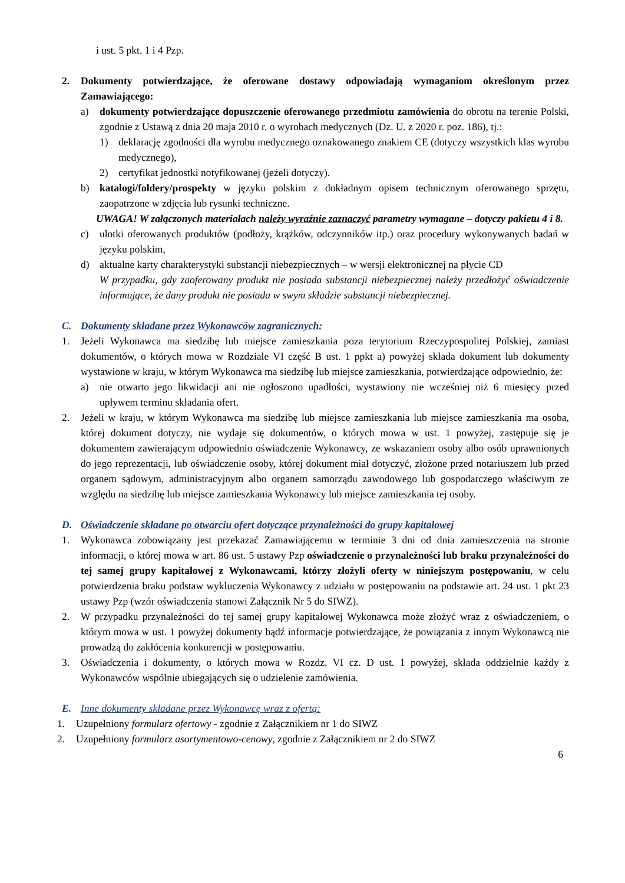i ust. 5 pkt. 1 i 4 Pzp.
2. Dokumenty potwierdzające, że oferowane dostawy odpowiadają wymaganiom określonym przez Zamawiającego:
a) dokumenty potwierdzające dopuszczenie oferowanego przedmiotu zamówienia do obrotu na terenie Polski, zgodnie z Ustawą z dnia 20 maja 2010 r. o wyrobach medycznych (Dz. U. z 2020 r. poz. 186), tj.:
1) deklarację zgodności dla wyrobu medycznego oznakowanego znakiem CE (dotyczy wszystkich klas wyrobu medycznego),
2) certyfikat jednostki notyfikowanej (jeżeli dotyczy).
b) katalogi/foldery/prospekty w języku polskim z dokładnym opisem technicznym oferowanego sprzętu, zaopatrzone w zdjęcia lub rysunki techniczne.
UWAGA! W załączonych materiałach należy wyraźnie zaznaczyć parametry wymagane – dotyczy pakietu 4 i 8.
c) ulotki oferowanych produktów (podłoży, krążków, odczynników itp.) oraz procedury wykonywanych badań w języku polskim,
d) aktualne karty charakterystyki substancji niebezpiecznych – w wersji elektronicznej na płycie CD
W przypadku, gdy zaoferowany produkt nie posiada substancji niebezpiecznej należy przedłożyć oświadczenie informujące, że dany produkt nie posiada w swym składzie substancji niebezpiecznej.
C. Dokumenty składane przez Wykonawców zagranicznych:
1. Jeżeli Wykonawca ma siedzibę lub miejsce zamieszkania poza terytorium Rzeczypospolitej Polskiej, zamiast dokumentów, o których mowa w Rozdziale VI część B ust. 1 ppkt a) powyżej składa dokument lub dokumenty wystawione w kraju, w którym Wykonawca ma siedzibę lub miejsce zamieszkania, potwierdzające odpowiednio, że:
a) nie otwarto jego likwidacji ani nie ogłoszono upadłości, wystawiony nie wcześniej niż 6 miesięcy przed upływem terminu składania ofert.
2. Jeżeli w kraju, w którym Wykonawca ma siedzibę lub miejsce zamieszkania lub miejsce zamieszkania ma osoba, której dokument dotyczy, nie wydaje się dokumentów, o których mowa w ust. 1 powyżej, zastępuje się je dokumentem zawierającym odpowiednio oświadczenie Wykonawcy, ze wskazaniem osoby albo osób uprawnionych do jego reprezentacji, lub oświadczenie osoby, której dokument miał dotyczyć, złożone przed notariuszem lub przed organem sądowym, administracyjnym albo organem samorządu zawodowego lub gospodarczego właściwym ze względu na siedzibę lub miejsce zamieszkania Wykonawcy lub miejsce zamieszkania tej osoby.
D. Oświadczenie składane po otwarciu ofert dotyczące przynależności do grupy kapitałowej
1. Wykonawca zobowiązany jest przekazać Zamawiającemu w terminie 3 dni od dnia zamieszczenia na stronie informacji, o której mowa w art. 86 ust. 5 ustawy Pzp oświadczenie o przynależności lub braku przynależności do tej samej grupy kapitałowej z Wykonawcami, którzy złożyli oferty w niniejszym postępowaniu, w celu potwierdzenia braku podstaw wykluczenia Wykonawcy z udziału w postępowaniu na podstawie art. 24 ust. 1 pkt 23 ustawy Pzp (wzór oświadczenia stanowi Załącznik Nr 5 do SIWZ).
2. W przypadku przynależności do tej samej grupy kapitałowej Wykonawca może złożyć wraz z oświadczeniem, o którym mowa w ust. 1 powyżej dokumenty bądź informacje potwierdzające, że powiązania z innym Wykonawcą nie prowadzą do zakłócenia konkurencji w postępowaniu.
3. Oświadczenia i dokumenty, o których mowa w Rozdz. VI cz. D ust. 1 powyżej, składa oddzielnie każdy z Wykonawców wspólnie ubiegających się o udzielenie zamówienia.
E. Inne dokumenty składane przez Wykonawcę wraz z ofertą:
1. Uzupełniony formularz ofertowy - zgodnie z Załącznikiem nr 1 do SIWZ
2. Uzupełniony formularz asortymentowo-cenowy, zgodnie z Załącznikiem nr 2 do SIWZ
6